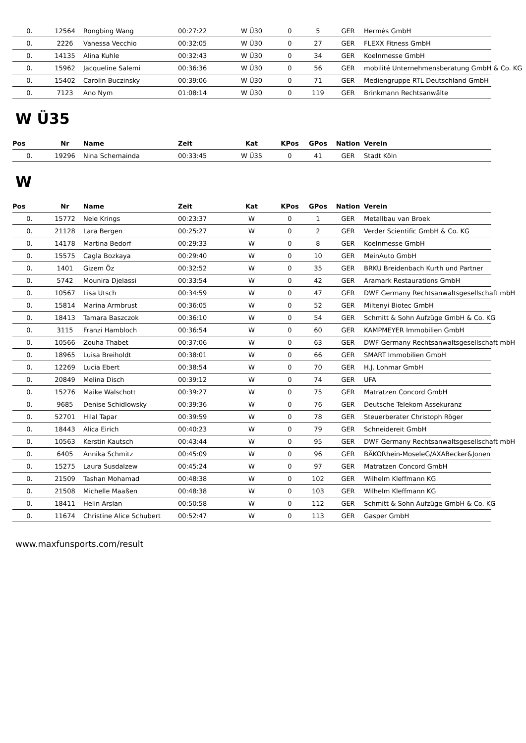| 0. | 12564 | Rongbing Wang | 00:27:22 | W Ü30 | 0 | 5 | GER | Hermès GmbH |
| 0. | 2226 | Vanessa Vecchio | 00:32:05 | W Ü30 | 0 | 27 | GER | FLEXX Fitness GmbH |
| 0. | 14135 | Alina Kuhle | 00:32:43 | W Ü30 | 0 | 34 | GER | Koelnmesse GmbH |
| 0. | 15962 | Jacqueline Salemi | 00:36:36 | W Ü30 | 0 | 56 | GER | mobilité Unternehmensberatung GmbH & Co. KG |
| 0. | 15402 | Carolin Buczinsky | 00:39:06 | W Ü30 | 0 | 71 | GER | Mediengruppe RTL Deutschland GmbH |
| 0. | 7123 | Ano Nym | 01:08:14 | W Ü30 | 0 | 119 | GER | Brinkmann Rechtsanwälte |
W Ü35
| Pos | Nr | Name | Zeit | Kat | KPos | GPos | Nation | Verein |
| --- | --- | --- | --- | --- | --- | --- | --- | --- |
| 0. | 19296 | Nina Schemainda | 00:33:45 | W Ü35 | 0 | 41 | GER | Stadt Köln |
W
| Pos | Nr | Name | Zeit | Kat | KPos | GPos | Nation | Verein |
| --- | --- | --- | --- | --- | --- | --- | --- | --- |
| 0. | 15772 | Nele Krings | 00:23:37 | W | 0 | 1 | GER | Metallbau van Broek |
| 0. | 21128 | Lara Bergen | 00:25:27 | W | 0 | 2 | GER | Verder Scientific GmbH & Co. KG |
| 0. | 14178 | Martina Bedorf | 00:29:33 | W | 0 | 8 | GER | Koelnmesse GmbH |
| 0. | 15575 | Cagla Bozkaya | 00:29:40 | W | 0 | 10 | GER | MeinAuto GmbH |
| 0. | 1401 | Gizem Öz | 00:32:52 | W | 0 | 35 | GER | BRKU Breidenbach Kurth und Partner |
| 0. | 5742 | Mounira Djelassi | 00:33:54 | W | 0 | 42 | GER | Aramark Restaurations GmbH |
| 0. | 10567 | Lisa Utsch | 00:34:59 | W | 0 | 47 | GER | DWF Germany Rechtsanwaltsgesellschaft mbH |
| 0. | 15814 | Marina Armbrust | 00:36:05 | W | 0 | 52 | GER | Miltenyi Biotec GmbH |
| 0. | 18413 | Tamara Baszczok | 00:36:10 | W | 0 | 54 | GER | Schmitt & Sohn Aufzüge GmbH & Co. KG |
| 0. | 3115 | Franzi Hambloch | 00:36:54 | W | 0 | 60 | GER | KAMPMEYER Immobilien GmbH |
| 0. | 10566 | Zouha Thabet | 00:37:06 | W | 0 | 63 | GER | DWF Germany Rechtsanwaltsgesellschaft mbH |
| 0. | 18965 | Luisa Breiholdt | 00:38:01 | W | 0 | 66 | GER | SMART Immobilien GmbH |
| 0. | 12269 | Lucia Ebert | 00:38:54 | W | 0 | 70 | GER | H.J. Lohmar GmbH |
| 0. | 20849 | Melina Disch | 00:39:12 | W | 0 | 74 | GER | UFA |
| 0. | 15276 | Maike Walschott | 00:39:27 | W | 0 | 75 | GER | Matratzen Concord GmbH |
| 0. | 9685 | Denise Schidlowsky | 00:39:36 | W | 0 | 76 | GER | Deutsche Telekom Assekuranz |
| 0. | 52701 | Hilal Tapar | 00:39:59 | W | 0 | 78 | GER | Steuerberater Christoph Röger |
| 0. | 18443 | Alica Eirich | 00:40:23 | W | 0 | 79 | GER | Schneidereit GmbH |
| 0. | 10563 | Kerstin Kautsch | 00:43:44 | W | 0 | 95 | GER | DWF Germany Rechtsanwaltsgesellschaft mbH |
| 0. | 6405 | Annika Schmitz | 00:45:09 | W | 0 | 96 | GER | BÄKORhein-MoseleG/AXABecker&Jonen |
| 0. | 15275 | Laura Susdalzew | 00:45:24 | W | 0 | 97 | GER | Matratzen Concord GmbH |
| 0. | 21509 | Tashan Mohamad | 00:48:38 | W | 0 | 102 | GER | Wilhelm Kleffmann KG |
| 0. | 21508 | Michelle Maaßen | 00:48:38 | W | 0 | 103 | GER | Wilhelm Kleffmann KG |
| 0. | 18411 | Helin Arslan | 00:50:58 | W | 0 | 112 | GER | Schmitt & Sohn Aufzüge GmbH & Co. KG |
| 0. | 11674 | Christine Alice Schubert | 00:52:47 | W | 0 | 113 | GER | Gasper GmbH |
www.maxfunsports.com/result